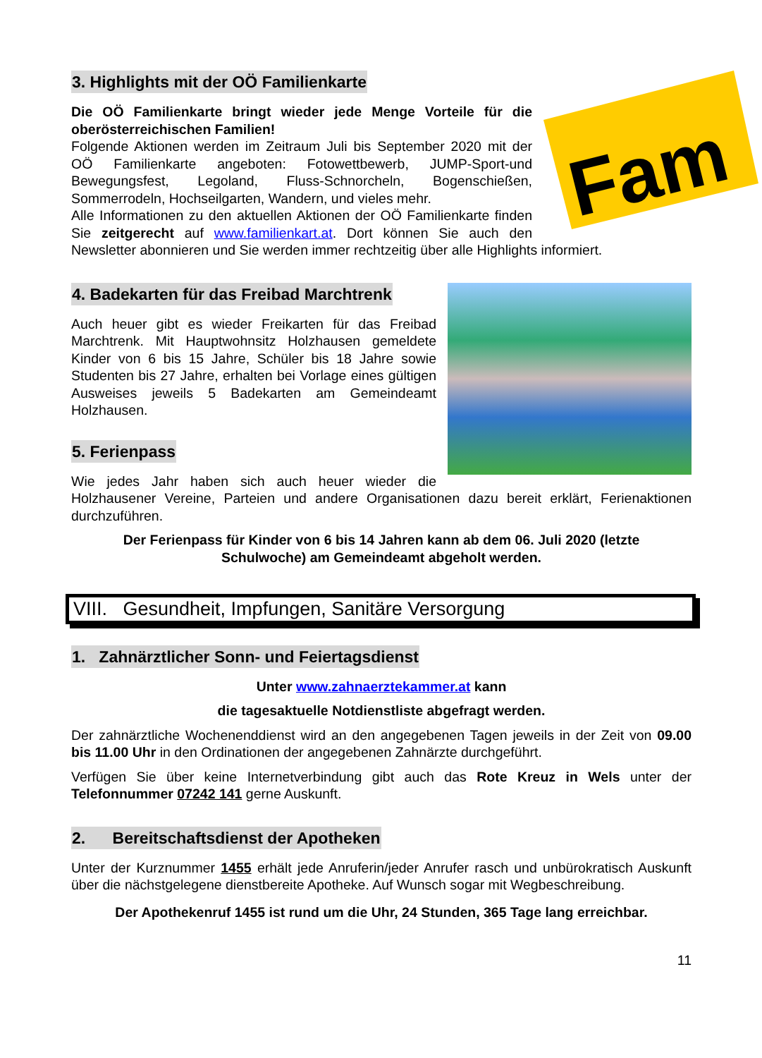Fam
3. Highlights mit der OÖ Familienkarte
Die OÖ Familienkarte bringt wieder jede Menge Vorteile für die oberösterreichischen Familien!
Folgende Aktionen werden im Zeitraum Juli bis September 2020 mit der OÖ Familienkarte angeboten: Fotowettbewerb, JUMP-Sport-und Bewegungsfest, Legoland, Fluss-Schnorcheln, Bogenschießen, Sommerrodeln, Hochseilgarten, Wandern, und vieles mehr.
Alle Informationen zu den aktuellen Aktionen der OÖ Familienkarte finden Sie zeitgerecht auf www.familienkart.at. Dort können Sie auch den Newsletter abonnieren und Sie werden immer rechtzeitig über alle Highlights informiert.
4. Badekarten für das Freibad Marchtrenk
Auch heuer gibt es wieder Freikarten für das Freibad Marchtrenk. Mit Hauptwohnsitz Holzhausen gemeldete Kinder von 6 bis 15 Jahre, Schüler bis 18 Jahre sowie Studenten bis 27 Jahre, erhalten bei Vorlage eines gültigen Ausweises jeweils 5 Badekarten am Gemeindeamt Holzhausen.
5. Ferienpass
Wie jedes Jahr haben sich auch heuer wieder die Holzhausener Vereine, Parteien und andere Organisationen dazu bereit erklärt, Ferienaktionen durchzuführen.
Der Ferienpass für Kinder von 6 bis 14 Jahren kann ab dem 06. Juli 2020 (letzte Schulwoche) am Gemeindeamt abgeholt werden.
VIII. Gesundheit, Impfungen, Sanitäre Versorgung
1. Zahnärztlicher Sonn- und Feiertagsdienst
Unter www.zahnaerztekammer.at kann
die tagesaktuelle Notdienstliste abgefragt werden.
Der zahnärztliche Wochenenddienst wird an den angegebenen Tagen jeweils in der Zeit von 09.00 bis 11.00 Uhr in den Ordinationen der angegebenen Zahnärzte durchgeführt.
Verfügen Sie über keine Internetverbindung gibt auch das Rote Kreuz in Wels unter der Telefonnummer 07242 141 gerne Auskunft.
2. Bereitschaftsdienst der Apotheken
Unter der Kurznummer 1455 erhält jede Anruferin/jeder Anrufer rasch und unbürokratisch Auskunft über die nächstgelegene dienstbereite Apotheke. Auf Wunsch sogar mit Wegbeschreibung.
Der Apothekenruf 1455 ist rund um die Uhr, 24 Stunden, 365 Tage lang erreichbar.
11